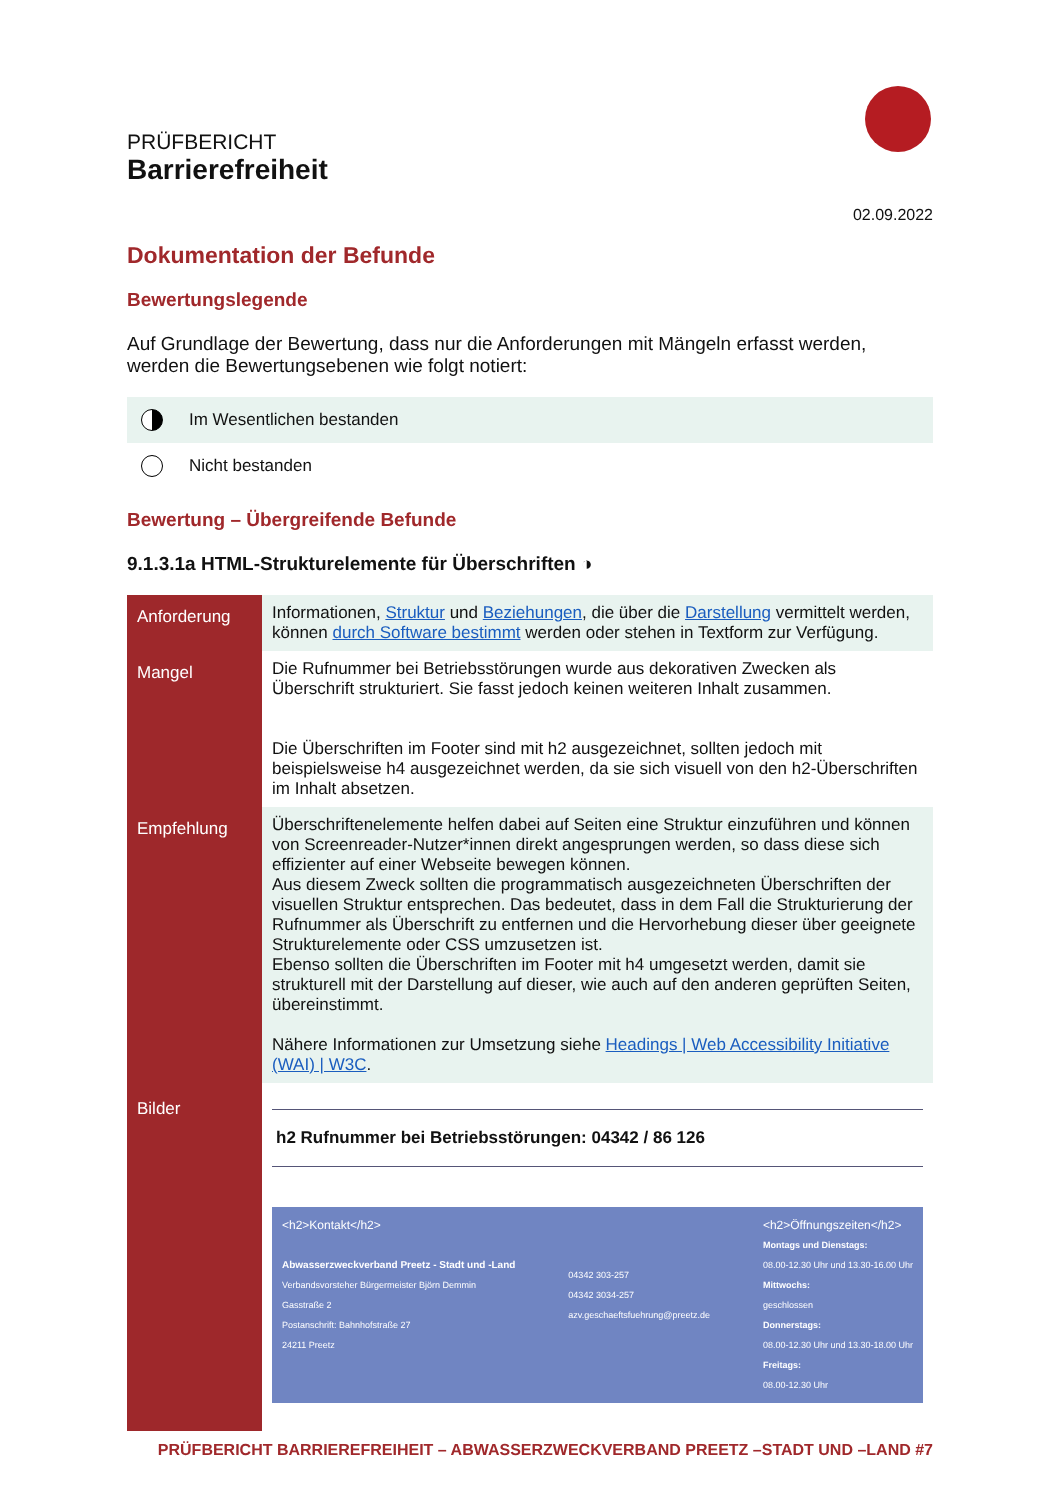PRÜFBERICHT
Barrierefreiheit
02.09.2022
Dokumentation der Befunde
Bewertungslegende
Auf Grundlage der Bewertung, dass nur die Anforderungen mit Mängeln erfasst werden, werden die Bewertungsebenen wie folgt notiert:
Im Wesentlichen bestanden
Nicht bestanden
Bewertung – Übergreifende Befunde
9.1.3.1a HTML-Strukturelemente für Überschriften ◑
| Anforderung | Informationen, Struktur und Beziehungen , die über die Darstellung vermittelt werden, können durch Software bestimmt werden oder stehen in Textform zur Verfügung. |
| Mangel | Die Rufnummer bei Betriebsstörungen wurde aus dekorativen Zwecken als Überschrift strukturiert. Sie fasst jedoch keinen weiteren Inhalt zusammen. Die Überschriften im Footer sind mit h2 ausgezeichnet, sollten jedoch mit beispielsweise h4 ausgezeichnet werden, da sie sich visuell von den h2-Überschriften im Inhalt absetzen. |
| Empfehlung | Überschriftenelemente helfen dabei auf Seiten eine Struktur einzuführen und können von Screenreader-Nutzer*innen direkt angesprungen werden, so dass diese sich effizienter auf einer Webseite bewegen können. Aus diesem Zweck sollten die programmatisch ausgezeichneten Überschriften der visuellen Struktur entsprechen. Das bedeutet, dass in dem Fall die Strukturierung der Rufnummer als Überschrift zu entfernen und die Hervorhebung dieser über geeignete Strukturelemente oder CSS umzusetzen ist. Ebenso sollten die Überschriften im Footer mit h4 umgesetzt werden, damit sie strukturell mit der Darstellung auf dieser, wie auch auf den anderen geprüften Seiten, übereinstimmt. Nähere Informationen zur Umsetzung siehe Headings / Web Accessibility Initiative (WAI) / W3C . |
| Bilder | h2 Rufnummer bei Betriebsstörungen: 04342 / 86 126 <h2>Kontakt</h2> Abwasserzweckverband Preetz - Stadt und -Land Verbandsvorsteher Bürgermeister Björn Demmin Gasstraße 2 Postanschrift: Bahnhofstraße 27 24211 Preetz 04342 303-257 04342 3034-257 azv.geschaeftsfuehrung@preetz.de <h2>Öffnungszeiten</h2> Montags und Dienstags: 08.00-12.30 Uhr und 13.30-16.00 Uhr Mittwochs: geschlossen Donnerstags: 08.00-12.30 Uhr und 13.30-18.00 Uhr Freitags: 08.00-12.30 Uhr |
PRÜFBERICHT BARRIEREFREIHEIT – ABWASSERZWECKVERBAND PREETZ –STADT UND –LAND #7